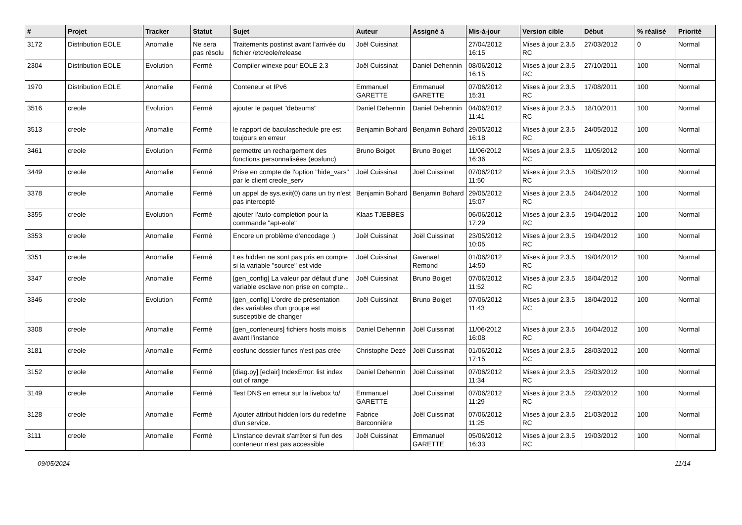| # | Projet | Tracker | Statut | Sujet | Auteur | Assigné à | Mis-à-jour | Version cible | Début | % réalisé | Priorité |
| --- | --- | --- | --- | --- | --- | --- | --- | --- | --- | --- | --- |
| 3172 | Distribution EOLE | Anomalie | Ne sera pas résolu | Traitements postinst avant l'arrivée du fichier /etc/eole/release | Joël Cuissinat | | 27/04/2012 16:15 | Mises à jour 2.3.5 RC | 27/03/2012 | 0 | Normal |
| 2304 | Distribution EOLE | Evolution | Fermé | Compiler winexe pour EOLE 2.3 | Joël Cuissinat | Daniel Dehennin | 08/06/2012 16:15 | Mises à jour 2.3.5 RC | 27/10/2011 | 100 | Normal |
| 1970 | Distribution EOLE | Anomalie | Fermé | Conteneur et IPv6 | Emmanuel GARETTE | Emmanuel GARETTE | 07/06/2012 15:31 | Mises à jour 2.3.5 RC | 17/08/2011 | 100 | Normal |
| 3516 | creole | Evolution | Fermé | ajouter le paquet "debsums" | Daniel Dehennin | Daniel Dehennin | 04/06/2012 11:41 | Mises à jour 2.3.5 RC | 18/10/2011 | 100 | Normal |
| 3513 | creole | Anomalie | Fermé | le rapport de baculaschedule pre est toujours en erreur | Benjamin Bohard | Benjamin Bohard | 29/05/2012 16:18 | Mises à jour 2.3.5 RC | 24/05/2012 | 100 | Normal |
| 3461 | creole | Evolution | Fermé | permettre un rechargement des fonctions personnalisées (eosfunc) | Bruno Boiget | Bruno Boiget | 11/06/2012 16:36 | Mises à jour 2.3.5 RC | 11/05/2012 | 100 | Normal |
| 3449 | creole | Anomalie | Fermé | Prise en compte de l'option "hide_vars" par le client creole_serv | Joël Cuissinat | Joël Cuissinat | 07/06/2012 11:50 | Mises à jour 2.3.5 RC | 10/05/2012 | 100 | Normal |
| 3378 | creole | Anomalie | Fermé | un appel de sys.exit(0) dans un try n'est pas intercepté | Benjamin Bohard | Benjamin Bohard | 29/05/2012 15:07 | Mises à jour 2.3.5 RC | 24/04/2012 | 100 | Normal |
| 3355 | creole | Evolution | Fermé | ajouter l'auto-completion pour la commande "apt-eole" | Klaas TJEBBES | | 06/06/2012 17:29 | Mises à jour 2.3.5 RC | 19/04/2012 | 100 | Normal |
| 3353 | creole | Anomalie | Fermé | Encore un problème d'encodage :) | Joël Cuissinat | Joël Cuissinat | 23/05/2012 10:05 | Mises à jour 2.3.5 RC | 19/04/2012 | 100 | Normal |
| 3351 | creole | Anomalie | Fermé | Les hidden ne sont pas pris en compte si la variable "source" est vide | Joël Cuissinat | Gwenael Remond | 01/06/2012 14:50 | Mises à jour 2.3.5 RC | 19/04/2012 | 100 | Normal |
| 3347 | creole | Anomalie | Fermé | [gen_config] La valeur par défaut d'une variable esclave non prise en compte... | Joël Cuissinat | Bruno Boiget | 07/06/2012 11:52 | Mises à jour 2.3.5 RC | 18/04/2012 | 100 | Normal |
| 3346 | creole | Evolution | Fermé | [gen_config] L'ordre de présentation des variables d'un groupe est susceptible de changer | Joël Cuissinat | Bruno Boiget | 07/06/2012 11:43 | Mises à jour 2.3.5 RC | 18/04/2012 | 100 | Normal |
| 3308 | creole | Anomalie | Fermé | [gen_conteneurs] fichiers hosts moisis avant l'instance | Daniel Dehennin | Joël Cuissinat | 11/06/2012 16:08 | Mises à jour 2.3.5 RC | 16/04/2012 | 100 | Normal |
| 3181 | creole | Anomalie | Fermé | eosfunc dossier funcs n'est pas crée | Christophe Dezé | Joël Cuissinat | 01/06/2012 17:15 | Mises à jour 2.3.5 RC | 28/03/2012 | 100 | Normal |
| 3152 | creole | Anomalie | Fermé | [diag.py] [eclair] IndexError: list index out of range | Daniel Dehennin | Joël Cuissinat | 07/06/2012 11:34 | Mises à jour 2.3.5 RC | 23/03/2012 | 100 | Normal |
| 3149 | creole | Anomalie | Fermé | Test DNS en erreur sur la livebox \o/ | Emmanuel GARETTE | Joël Cuissinat | 07/06/2012 11:29 | Mises à jour 2.3.5 RC | 22/03/2012 | 100 | Normal |
| 3128 | creole | Anomalie | Fermé | Ajouter attribut hidden lors du redefine d'un service. | Fabrice Barconnière | Joël Cuissinat | 07/06/2012 11:25 | Mises à jour 2.3.5 RC | 21/03/2012 | 100 | Normal |
| 3111 | creole | Anomalie | Fermé | L'instance devrait s'arrêter si l'un des conteneur n'est pas accessible | Joël Cuissinat | Emmanuel GARETTE | 05/06/2012 16:33 | Mises à jour 2.3.5 RC | 19/03/2012 | 100 | Normal |
09/05/2024 11/14